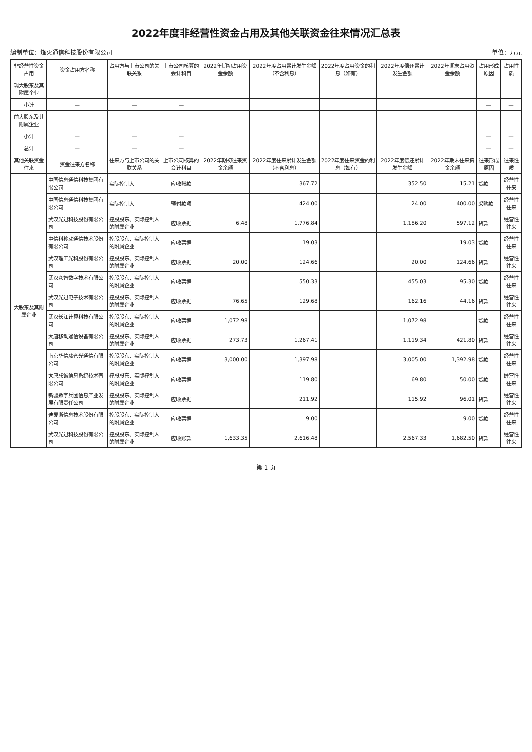2022年度非经营性资金占用及其他关联资金往来情况汇总表
编制单位：烽火通信科技股份有限公司 单位：万元
| 非经营性资金占用 | 资金占用方名称 | 占用方与上市公司的关联关系 | 上市公司核算的会计科目 | 2022年期初占用资金余额 | 2022年度占用累计发生金额（不含利息） | 2022年度占用资金的利息（如有） | 2022年度偿还累计发生金额 | 2022年期末占用资金余额 | 占用形成原因 | 占用性质 |
| --- | --- | --- | --- | --- | --- | --- | --- | --- | --- | --- |
| 现大股东及其附属企业 | | | | | | | | | | |
| 小计 | — | — | — | | | | | | — | — |
| 前大股东及其附属企业 | | | | | | | | | | |
| 小计 | — | — | — | | | | | | — | — |
| 总计 | — | — | — | | | | | | — | — |
| 其他关联资金往来 | 资金往来方名称 | 往来方与上市公司的关联关系 | 上市公司核算的会计科目 | 2022年期初往来资金余额 | 2022年度往来累计发生金额（不含利息） | 2022年度往来资金的利息（如有） | 2022年度偿还累计发生金额 | 2022年期末往来资金余额 | 往来形成原因 | 往来性质 |
| 大股东及其附属企业 | 中国信息通信科技集团有限公司 | 实际控制人 | 应收账款 | | 367.72 | | 352.50 | 15.21 | 货款 | 经营性往来 |
| | 中国信息通信科技集团有限公司 | 实际控制人 | 预付款项 | | 424.00 | | 24.00 | 400.00 | 采购款 | 经营性往来 |
| | 武汉光迅科技股份有限公司 | 控股股东、实际控制人的附属企业 | 应收票据 | 6.48 | 1,776.84 | | 1,186.20 | 597.12 | 货款 | 经营性往来 |
| | 中信科移动通信技术股份有限公司 | 控股股东、实际控制人的附属企业 | 应收票据 | | 19.03 | | | 19.03 | 货款 | 经营性往来 |
| | 武汉理工光科股份有限公司 | 控股股东、实际控制人的附属企业 | 应收票据 | 20.00 | 124.66 | | 20.00 | 124.66 | 货款 | 经营性往来 |
| | 武汉众智数字技术有限公司 | 控股股东、实际控制人的附属企业 | 应收票据 | | 550.33 | | 455.03 | 95.30 | 货款 | 经营性往来 |
| | 武汉光迅电子技术有限公司 | 控股股东、实际控制人的附属企业 | 应收票据 | 76.65 | 129.68 | | 162.16 | 44.16 | 货款 | 经营性往来 |
| | 武汉长江计算科技有限公司 | 控股股东、实际控制人的附属企业 | 应收票据 | 1,072.98 | | | 1,072.98 | | 货款 | 经营性往来 |
| | 大唐移动通信设备有限公司 | 控股股东、实际控制人的附属企业 | 应收票据 | 273.73 | 1,267.41 | | 1,119.34 | 421.80 | 货款 | 经营性往来 |
| | 南京华信藤仓光通信有限公司 | 控股股东、实际控制人的附属企业 | 应收票据 | 3,000.00 | 1,397.98 | | 3,005.00 | 1,392.98 | 货款 | 经营性往来 |
| | 大唐联诚信息系统技术有限公司 | 控股股东、实际控制人的附属企业 | 应收票据 | | 119.80 | | 69.80 | 50.00 | 货款 | 经营性往来 |
| | 新疆数字兵团信息产业发展有限责任公司 | 控股股东、实际控制人的附属企业 | 应收票据 | | 211.92 | | 115.92 | 96.01 | 货款 | 经营性往来 |
| | 迪爱斯信息技术股份有限公司 | 控股股东、实际控制人的附属企业 | 应收票据 | | 9.00 | | | 9.00 | 货款 | 经营性往来 |
| | 武汉光迅科技股份有限公司 | 控股股东、实际控制人的附属企业 | 应收账款 | 1,633.35 | 2,616.48 | | 2,567.33 | 1,682.50 | 货款 | 经营性往来 |
第 1 页